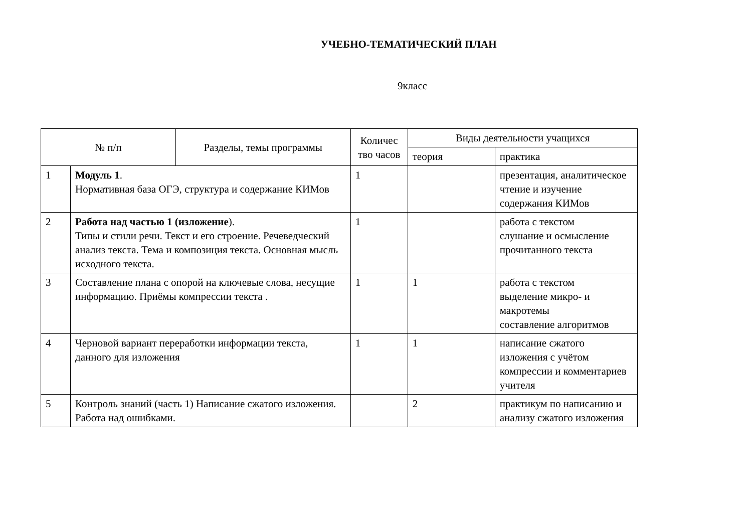УЧЕБНО-ТЕМАТИЧЕСКИЙ ПЛАН
9класс
| № п/п | | Разделы, темы программы | Количес тво часов | Виды деятельности учащихся | |
| --- | --- | --- | --- | --- | --- |
| | | | | теория | практика |
| 1 | Модуль 1 . Нормативная база ОГЭ, структура и содержание КИМов | | 1 | | презентация, аналитическое чтение и изучение содержания КИМов |
| 2 | Работа над частью 1 (изложение ). Типы и стили речи. Текст и его строение. Речеведческий анализ текста. Тема и композиция текста. Основная мысль исходного текста. | | 1 | | работа с текстом слушание и осмысление прочитанного текста |
| 3 | Составление плана с опорой на ключевые слова, несущие информацию. Приёмы компрессии текста . | | 1 | 1 | работа с текстом выделение микро- и макротемы составление алгоритмов |
| 4 | Черновой вариант переработки информации текста, данного для изложения | | 1 | 1 | написание сжатого изложения с учётом компрессии и комментариев учителя |
| 5 | Контроль знаний (часть 1) Написание сжатого изложения. Работа над ошибками. | | | 2 | практикум по написанию и анализу сжатого изложения |